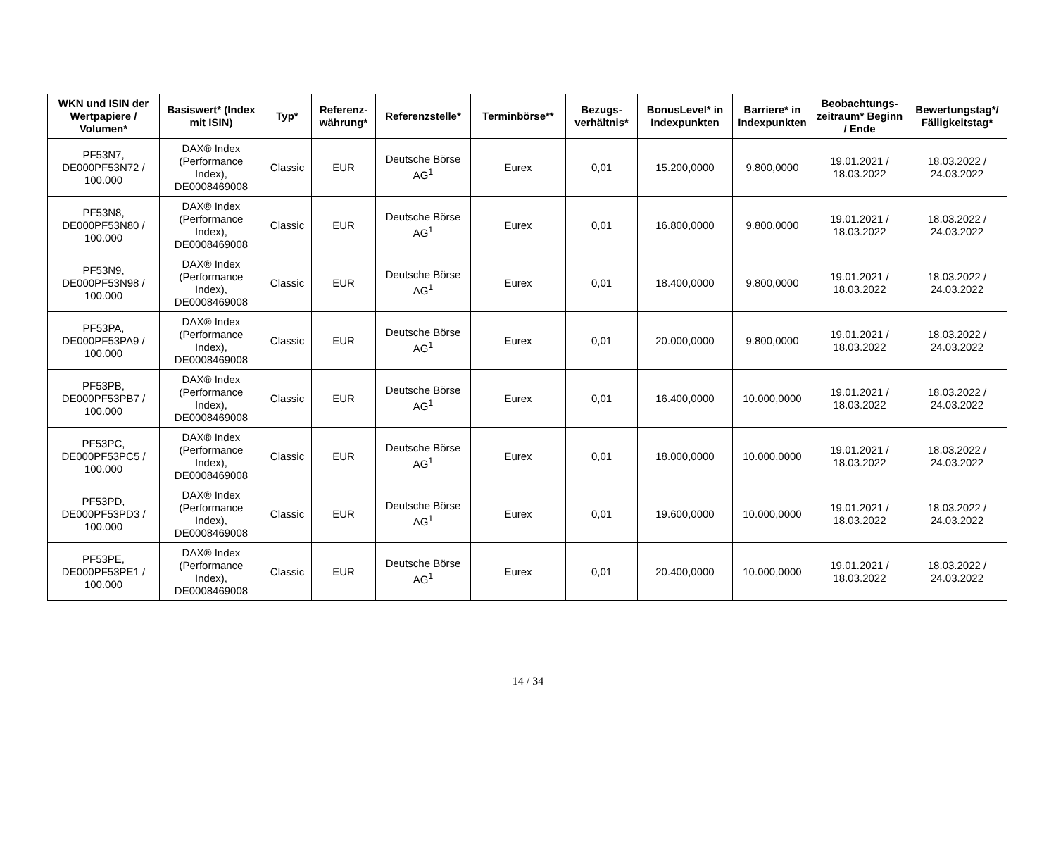| WKN und ISIN der Wertpapiere / Volumen* | Basiswert* (Index mit ISIN) | Typ* | Referenz-währung* | Referenzstelle* | Terminbörse** | Bezugs-verhältnis* | BonusLevel* in Indexpunkten | Barriere* in Indexpunkten | Beobachtungs-zeitraum* Beginn / Ende | Bewertungstag*/ Fälligkeitstag* |
| --- | --- | --- | --- | --- | --- | --- | --- | --- | --- | --- |
| PF53N7, DE000PF53N72 / 100.000 | DAX® Index (Performance Index), DE0008469008 | Classic | EUR | Deutsche Börse AG<sup>1</sup> | Eurex | 0,01 | 15.200,0000 | 9.800,0000 | 19.01.2021 / 18.03.2022 | 18.03.2022 / 24.03.2022 |
| PF53N8, DE000PF53N80 / 100.000 | DAX® Index (Performance Index), DE0008469008 | Classic | EUR | Deutsche Börse AG<sup>1</sup> | Eurex | 0,01 | 16.800,0000 | 9.800,0000 | 19.01.2021 / 18.03.2022 | 18.03.2022 / 24.03.2022 |
| PF53N9, DE000PF53N98 / 100.000 | DAX® Index (Performance Index), DE0008469008 | Classic | EUR | Deutsche Börse AG<sup>1</sup> | Eurex | 0,01 | 18.400,0000 | 9.800,0000 | 19.01.2021 / 18.03.2022 | 18.03.2022 / 24.03.2022 |
| PF53PA, DE000PF53PA9 / 100.000 | DAX® Index (Performance Index), DE0008469008 | Classic | EUR | Deutsche Börse AG<sup>1</sup> | Eurex | 0,01 | 20.000,0000 | 9.800,0000 | 19.01.2021 / 18.03.2022 | 18.03.2022 / 24.03.2022 |
| PF53PB, DE000PF53PB7 / 100.000 | DAX® Index (Performance Index), DE0008469008 | Classic | EUR | Deutsche Börse AG<sup>1</sup> | Eurex | 0,01 | 16.400,0000 | 10.000,0000 | 19.01.2021 / 18.03.2022 | 18.03.2022 / 24.03.2022 |
| PF53PC, DE000PF53PC5 / 100.000 | DAX® Index (Performance Index), DE0008469008 | Classic | EUR | Deutsche Börse AG<sup>1</sup> | Eurex | 0,01 | 18.000,0000 | 10.000,0000 | 19.01.2021 / 18.03.2022 | 18.03.2022 / 24.03.2022 |
| PF53PD, DE000PF53PD3 / 100.000 | DAX® Index (Performance Index), DE0008469008 | Classic | EUR | Deutsche Börse AG<sup>1</sup> | Eurex | 0,01 | 19.600,0000 | 10.000,0000 | 19.01.2021 / 18.03.2022 | 18.03.2022 / 24.03.2022 |
| PF53PE, DE000PF53PE1 / 100.000 | DAX® Index (Performance Index), DE0008469008 | Classic | EUR | Deutsche Börse AG<sup>1</sup> | Eurex | 0,01 | 20.400,0000 | 10.000,0000 | 19.01.2021 / 18.03.2022 | 18.03.2022 / 24.03.2022 |
14 / 34